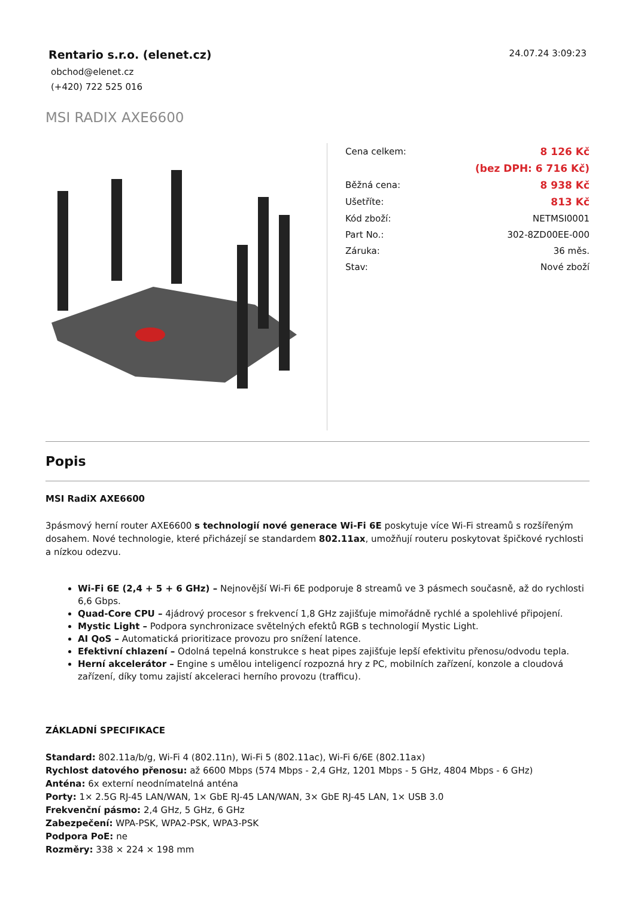Rentario s.r.o. (elenet.cz)
obchod@elenet.cz
(+420) 722 525 016
24.07.24 3:09:23
MSI RADIX AXE6600
| Cena celkem: | 8 126 Kč |
| | (bez DPH: 6 716 Kč) |
| Běžná cena: | 8 938 Kč |
| Ušetříte: | 813 Kč |
| Kód zboží: | NETMSI0001 |
| Part No.: | 302-8ZD00EE-000 |
| Záruka: | 36 měs. |
| Stav: | Nové zboží |
Popis
MSI RadiX AXE6600
3pásmový herní router AXE6600 s technologií nové generace Wi-Fi 6E poskytuje více Wi-Fi streamů s rozšířeným dosahem. Nové technologie, které přicházejí se standardem 802.11ax, umožňují routeru poskytovat špičkové rychlosti a nízkou odezvu.
Wi-Fi 6E (2,4 + 5 + 6 GHz) – Nejnovější Wi-Fi 6E podporuje 8 streamů ve 3 pásmech současně, až do rychlosti 6,6 Gbps.
Quad-Core CPU – 4jádrový procesor s frekvencí 1,8 GHz zajišťuje mimořádně rychlé a spolehlivé připojení.
Mystic Light – Podpora synchronizace světelných efektů RGB s technologií Mystic Light.
AI QoS – Automatická prioritizace provozu pro snížení latence.
Efektivní chlazení – Odolná tepelná konstrukce s heat pipes zajišťuje lepší efektivitu přenosu/odvodu tepla.
Herní akcelerátor – Engine s umělou inteligencí rozpozná hry z PC, mobilních zařízení, konzole a cloudová zařízení, díky tomu zajistí akceleraci herního provozu (trafficu).
ZÁKLADNÍ SPECIFIKACE
Standard: 802.11a/b/g, Wi-Fi 4 (802.11n), Wi-Fi 5 (802.11ac), Wi-Fi 6/6E (802.11ax)
Rychlost datového přenosu: až 6600 Mbps (574 Mbps - 2,4 GHz, 1201 Mbps - 5 GHz, 4804 Mbps - 6 GHz)
Anténa: 6x externí neodnímatelná anténa
Porty: 1× 2.5G RJ-45 LAN/WAN, 1× GbE RJ-45 LAN/WAN, 3× GbE RJ-45 LAN, 1× USB 3.0
Frekvenční pásmo: 2,4 GHz, 5 GHz, 6 GHz
Zabezpečení: WPA-PSK, WPA2-PSK, WPA3-PSK
Podpora PoE: ne
Rozměry: 338 × 224 × 198 mm